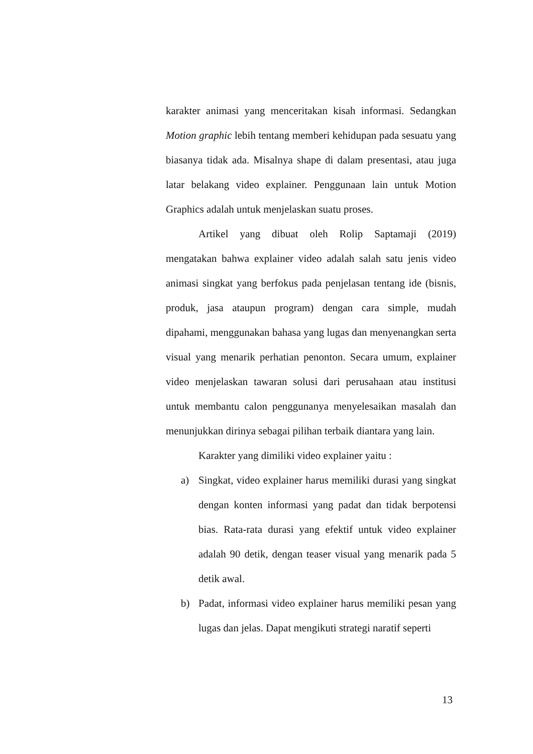karakter animasi yang menceritakan kisah informasi. Sedangkan Motion graphic lebih tentang memberi kehidupan pada sesuatu yang biasanya tidak ada. Misalnya shape di dalam presentasi, atau juga latar belakang video explainer. Penggunaan lain untuk Motion Graphics adalah untuk menjelaskan suatu proses.
Artikel yang dibuat oleh Rolip Saptamaji (2019) mengatakan bahwa explainer video adalah salah satu jenis video animasi singkat yang berfokus pada penjelasan tentang ide (bisnis, produk, jasa ataupun program) dengan cara simple, mudah dipahami, menggunakan bahasa yang lugas dan menyenangkan serta visual yang menarik perhatian penonton. Secara umum, explainer video menjelaskan tawaran solusi dari perusahaan atau institusi untuk membantu calon penggunanya menyelesaikan masalah dan menunjukkan dirinya sebagai pilihan terbaik diantara yang lain.
Karakter yang dimiliki video explainer yaitu :
a) Singkat, video explainer harus memiliki durasi yang singkat dengan konten informasi yang padat dan tidak berpotensi bias. Rata-rata durasi yang efektif untuk video explainer adalah 90 detik, dengan teaser visual yang menarik pada 5 detik awal.
b) Padat, informasi video explainer harus memiliki pesan yang lugas dan jelas. Dapat mengikuti strategi naratif seperti
13